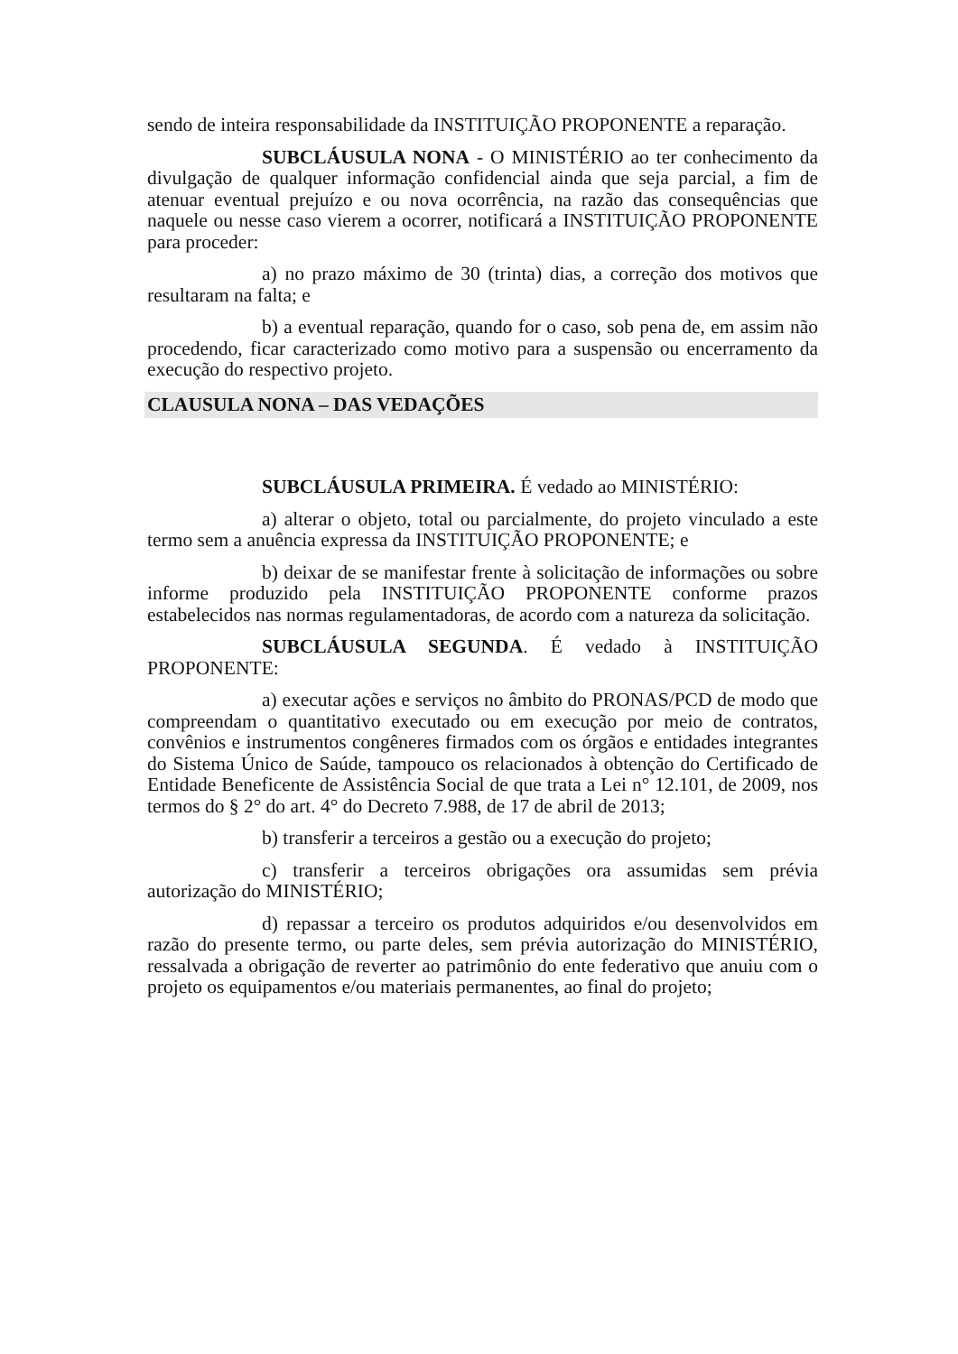sendo de inteira responsabilidade da INSTITUIÇÃO PROPONENTE a reparação.
SUBCLÁUSULA NONA - O MINISTÉRIO ao ter conhecimento da divulgação de qualquer informação confidencial ainda que seja parcial, a fim de atenuar eventual prejuízo e ou nova ocorrência, na razão das consequências que naquele ou nesse caso vierem a ocorrer, notificará a INSTITUIÇÃO PROPONENTE para proceder:
a) no prazo máximo de 30 (trinta) dias, a correção dos motivos que resultaram na falta; e
b) a eventual reparação, quando for o caso, sob pena de, em assim não procedendo, ficar caracterizado como motivo para a suspensão ou encerramento da execução do respectivo projeto.
CLAUSULA NONA – DAS VEDAÇÕES
SUBCLÁUSULA PRIMEIRA. É vedado ao MINISTÉRIO:
a) alterar o objeto, total ou parcialmente, do projeto vinculado a este termo sem a anuência expressa da INSTITUIÇÃO PROPONENTE; e
b) deixar de se manifestar frente à solicitação de informações ou sobre informe produzido pela INSTITUIÇÃO PROPONENTE conforme prazos estabelecidos nas normas regulamentadoras, de acordo com a natureza da solicitação.
SUBCLÁUSULA SEGUNDA. É vedado à INSTITUIÇÃO PROPONENTE:
a) executar ações e serviços no âmbito do PRONAS/PCD de modo que compreendam o quantitativo executado ou em execução por meio de contratos, convênios e instrumentos congêneres firmados com os órgãos e entidades integrantes do Sistema Único de Saúde, tampouco os relacionados à obtenção do Certificado de Entidade Beneficente de Assistência Social de que trata a Lei n° 12.101, de 2009, nos termos do § 2° do art. 4° do Decreto 7.988, de 17 de abril de 2013;
b) transferir a terceiros a gestão ou a execução do projeto;
c) transferir a terceiros obrigações ora assumidas sem prévia autorização do MINISTÉRIO;
d) repassar a terceiro os produtos adquiridos e/ou desenvolvidos em razão do presente termo, ou parte deles, sem prévia autorização do MINISTÉRIO, ressalvada a obrigação de reverter ao patrimônio do ente federativo que anuiu com o projeto os equipamentos e/ou materiais permanentes, ao final do projeto;